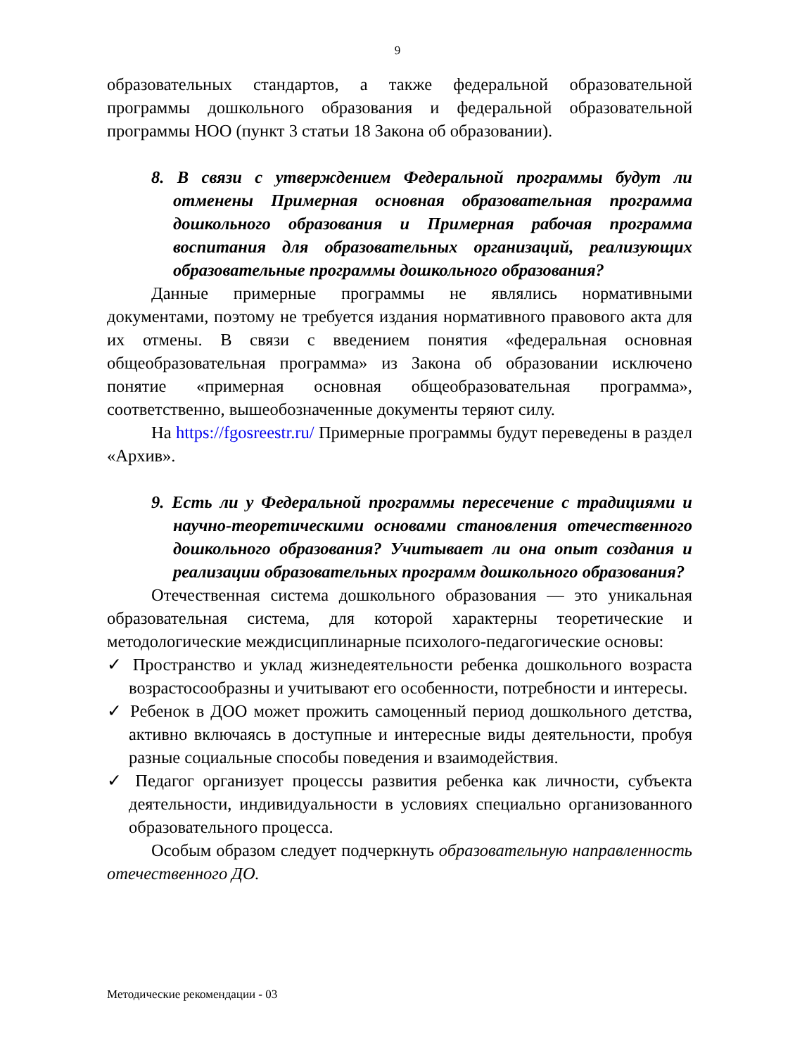9
образовательных стандартов, а также федеральной образовательной программы дошкольного образования и федеральной образовательной программы НОО (пункт 3 статьи 18 Закона об образовании).
8. В связи с утверждением Федеральной программы будут ли отменены Примерная основная образовательная программа дошкольного образования и Примерная рабочая программа воспитания для образовательных организаций, реализующих образовательные программы дошкольного образования?
Данные примерные программы не являлись нормативными документами, поэтому не требуется издания нормативного правового акта для их отмены. В связи с введением понятия «федеральная основная общеобразовательная программа» из Закона об образовании исключено понятие «примерная основная общеобразовательная программа», соответственно, вышеобозначенные документы теряют силу.
На https://fgosreestr.ru/ Примерные программы будут переведены в раздел «Архив».
9. Есть ли у Федеральной программы пересечение с традициями и научно-теоретическими основами становления отечественного дошкольного образования? Учитывает ли она опыт создания и реализации образовательных программ дошкольного образования?
Отечественная система дошкольного образования — это уникальная образовательная система, для которой характерны теоретические и методологические междисциплинарные психолого-педагогические основы:
✓ Пространство и уклад жизнедеятельности ребенка дошкольного возраста возрастосообразны и учитывают его особенности, потребности и интересы.
✓ Ребенок в ДОО может прожить самоценный период дошкольного детства, активно включаясь в доступные и интересные виды деятельности, пробуя разные социальные способы поведения и взаимодействия.
✓ Педагог организует процессы развития ребенка как личности, субъекта деятельности, индивидуальности в условиях специально организованного образовательного процесса.
Особым образом следует подчеркнуть образовательную направленность отечественного ДО.
Методические рекомендации - 03